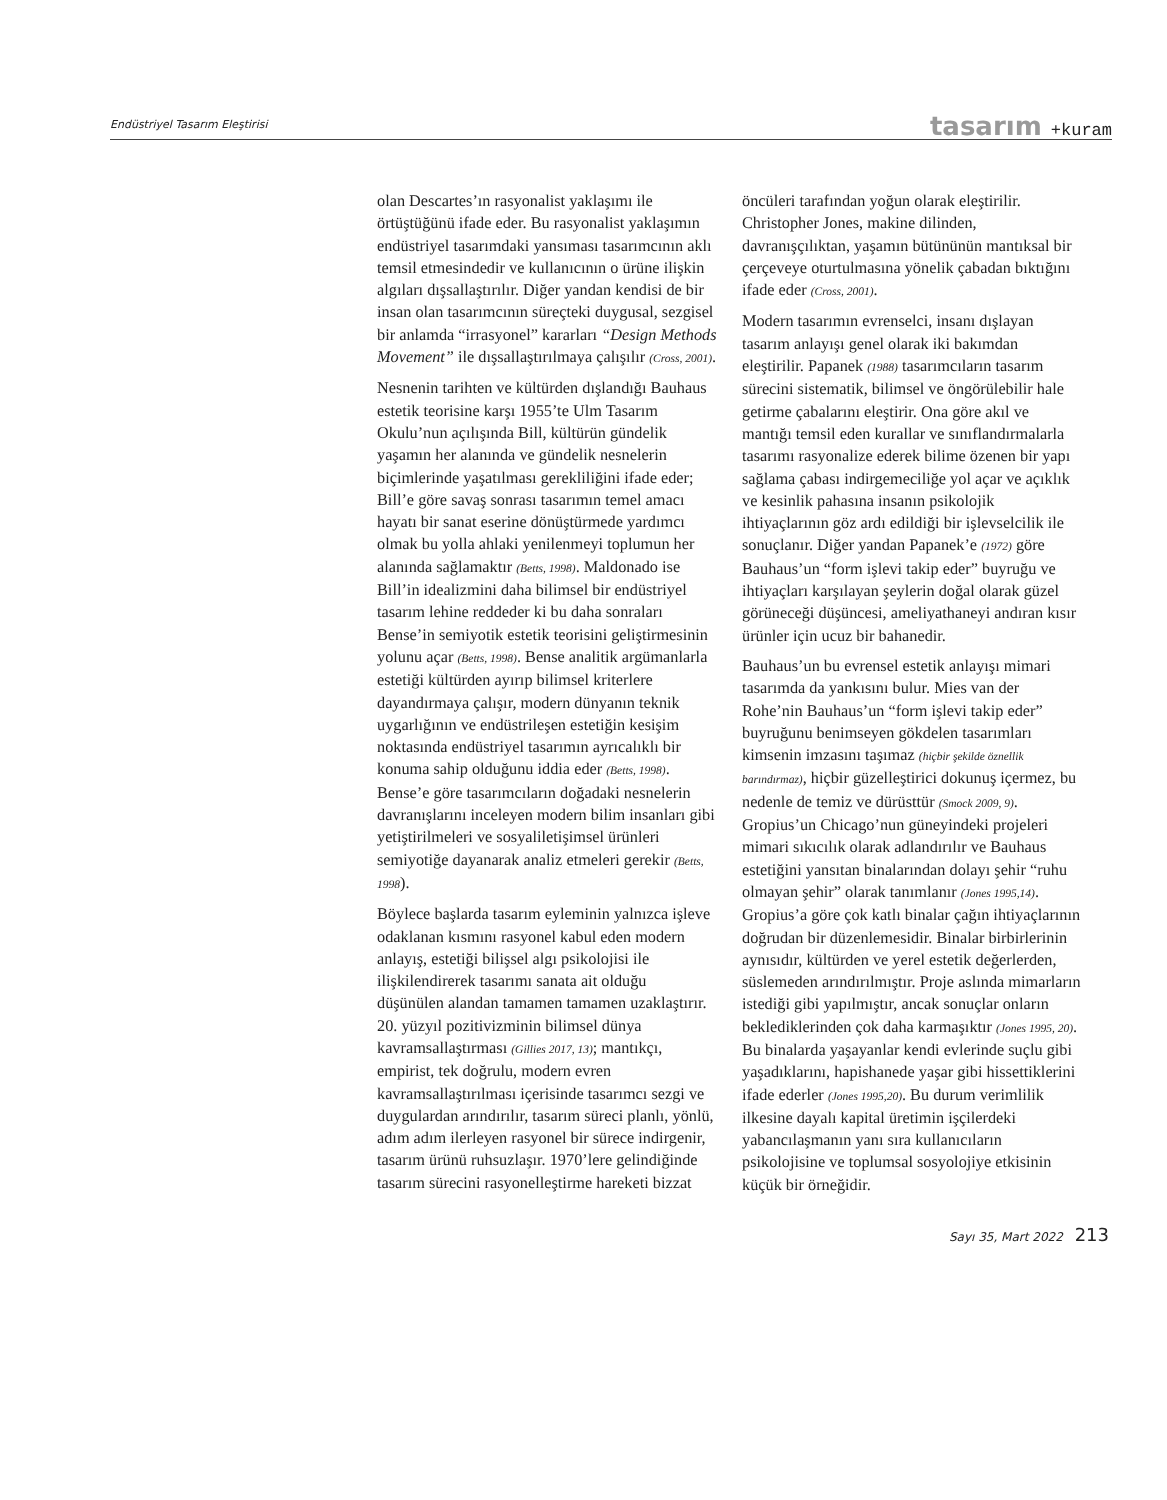Endüstriyel Tasarım Eleştirisi
tasarım +kuram
olan Descartes’ın rasyonalist yaklaşımı ile örtüştüğünü ifade eder. Bu rasyonalist yaklaşımın endüstriyel tasarımdaki yansıması tasarımcının aklı temsil etmesindedir ve kullanıcının o ürüne ilişkin algıları dışsallaştırılır. Diğer yandan kendisi de bir insan olan tasarımcının süreçteki duygusal, sezgisel bir anlamda “irrasyonel” kararları “Design Methods Movement” ile dışsallaştırılmaya çalışılır (Cross, 2001).
Nesnenin tarihten ve kültürden dışlandığı Bauhaus estetik teorisine karşı 1955’te Ulm Tasarım Okulu’nun açılışında Bill, kültürün gündelik yaşamın her alanında ve gündelik nesnelerin biçimlerinde yaşatılması gerekliliğini ifade eder; Bill’e göre savaş sonrası tasarımın temel amacı hayatı bir sanat eserine dönüştürmede yardımcı olmak bu yolla ahlaki yenilenmeyi toplumun her alanında sağlamaktır (Betts, 1998). Maldonado ise Bill’in idealizmini daha bilimsel bir endüstriyel tasarım lehine reddeder ki bu daha sonraları Bense’in semiyotik estetik teorisini geliştirmesinin yolunu açar (Betts, 1998). Bense analitik argümanlarla estetiği kültürden ayırıp bilimsel kriterlere dayandırmaya çalışır, modern dünyanın teknik uygarlığının ve endüstrileşen estetiğin kesişim noktasında endüstriyel tasarımın ayrıcalıklı bir konuma sahip olduğunu iddia eder (Betts, 1998). Bense’e göre tasarımcıların doğadaki nesnelerin davranışlarını inceleyen modern bilim insanları gibi yetiştirilmeleri ve sosyaliletişimsel ürünleri semiyotiğe dayanarak analiz etmeleri gerekir (Betts, 1998).
Böylece başlarda tasarım eyleminin yalnızca işleve odaklanan kısmını rasyonel kabul eden modern anlayış, estetiği bilişsel algı psikolojisi ile ilişkilendirerek tasarımı sanata ait olduğu düşünülen alandan tamamen tamamen uzaklaştırır. 20. yüzyıl pozitivizminin bilimsel dünya kavramsallaştırması (Gillies 2017, 13); mantıkçı, empirist, tek doğrulu, modern evren kavramsallaştırılması içerisinde tasarımcı sezgi ve duygulardan arındırılır, tasarım süreci planlı, yönlü, adım adım ilerleyen rasyonel bir sürece indirgenir, tasarım ürünü ruhsuzlaşır. 1970’lere gelindiğinde tasarım sürecini rasyonelleştirme hareketi bizzat
öncüleri tarafından yoğun olarak eleştirilir. Christopher Jones, makine dilinden, davranışçılıktan, yaşamın bütününün mantıksal bir çerçeveye oturtulmasına yönelik çabadan bıktığını ifade eder (Cross, 2001).
Modern tasarımın evrenselci, insanı dışlayan tasarım anlayışı genel olarak iki bakımdan eleştirilir. Papanek (1988) tasarımcıların tasarım sürecini sistematik, bilimsel ve öngörülebilir hale getirme çabalarını eleştirir. Ona göre akıl ve mantığı temsil eden kurallar ve sınıflandırmalarla tasarımı rasyonalize ederek bilime özenen bir yapı sağlama çabası indirgemeciliğe yol açar ve açıklık ve kesinlik pahasına insanın psikolojik ihtiyaçlarının göz ardı edildiği bir işlevselcilik ile sonuçlanır. Diğer yandan Papanek’e (1972) göre Bauhaus’un “form işlevi takip eder” buyruğu ve ihtiyaçları karşılayan şeylerin doğal olarak güzel görüneceği düşüncesi, ameliyathaneyi andıran kısır ürünler için ucuz bir bahanedir.
Bauhaus’un bu evrensel estetik anlayışı mimari tasarımda da yankısını bulur. Mies van der Rohe’nin Bauhaus’un “form işlevi takip eder” buyruğunu benimseyen gökdelen tasarımları kimsenin imzasını taşımaz (hiçbir şekilde öznellik barındırmaz), hiçbir güzelleştirici dokunuş içermez, bu nedenle de temiz ve dürüsttür (Smock 2009, 9). Gropius’un Chicago’nun güneyindeki projeleri mimari sıkıcılık olarak adlandırılır ve Bauhaus estetiğini yansıtan binalarından dolayı şehir “ruhu olmayan şehir” olarak tanımlanır (Jones 1995,14). Gropius’a göre çok katlı binalar çağın ihtiyaçlarının doğrudan bir düzenlemesidir. Binalar birbirlerinin aynısıdır, kültürden ve yerel estetik değerlerden, süslemeden arındırılmıştır. Proje aslında mimarların istediği gibi yapılmıştır, ancak sonuçlar onların beklediklerinden çok daha karmaşıktır (Jones 1995, 20). Bu binalarda yaşayanlar kendi evlerinde suçlu gibi yaşadıklarını, hapishanede yaşar gibi hissettiklerini ifade ederler (Jones 1995,20). Bu durum verimlilik ilkesine dayalı kapital üretimin işçilerdeki yabancılaşmanın yanı sıra kullanıcıların psikolojisine ve toplumsal sosyolojiye etkisinin küçük bir örneğidir.
Sayı 35, Mart 2022 213